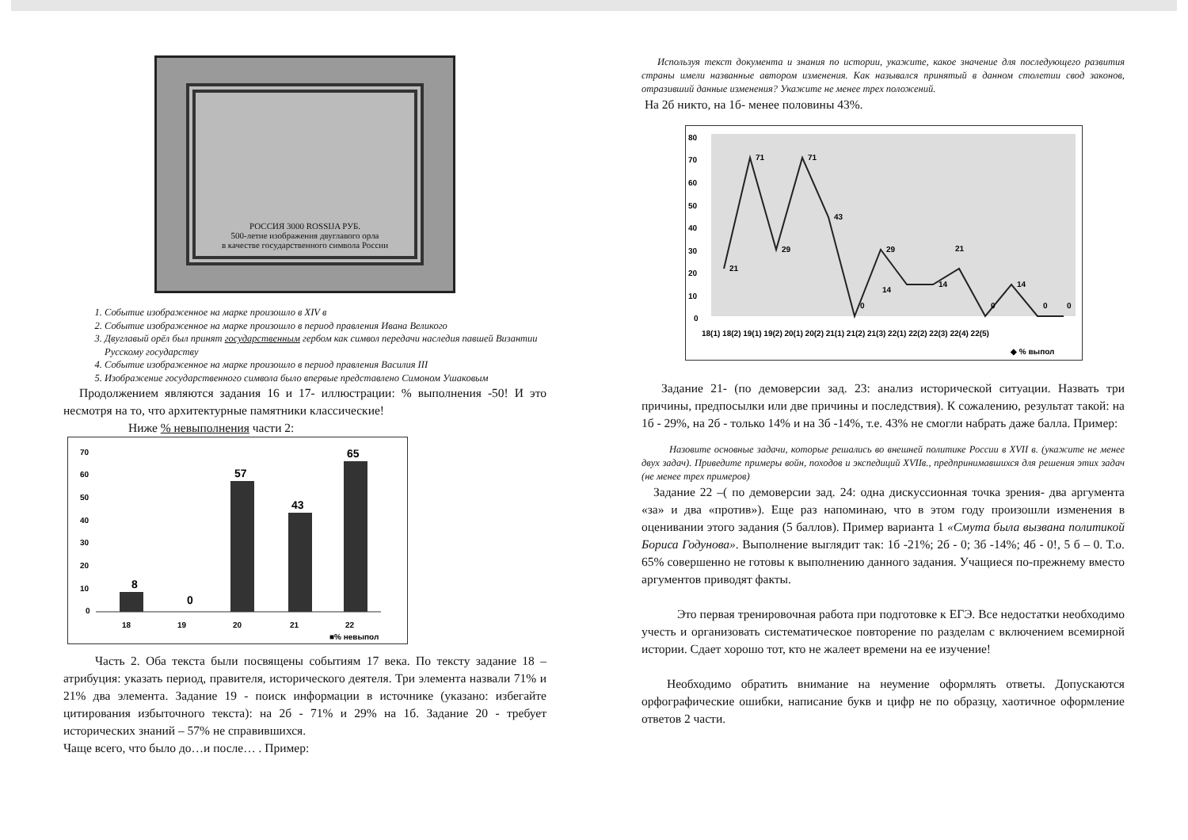РОССИЯ 3000 ROSSIJA РУБ.
500-летие изображения двуглавого орла
в качестве государственного символа России
1. Событие изображенное на марке произошло в XIV в
2. Событие изображенное на марке произошло в период правления Ивана Великого
3. Двуглавый орёл был принят государственным гербом как символ передачи наследия павшей Византии Русскому государству
4. Событие изображенное на марке произошло в период правления Василия III
5. Изображение государственного символа было впервые представлено Симоном Ушаковым
Продолжением являются задания 16 и 17- иллюстрации: % выполнения -50! И это несмотря на то, что архитектурные памятники классические!
Ниже % невыполнения части 2:
70
60
50
40
30
20
10
0
8
0
57
43
65
18
19
20
21
22
■% невыпол
Часть 2. Оба текста были посвящены событиям 17 века. По тексту задание 18 – атрибуция: указать период, правителя, исторического деятеля. Три элемента назвали 71% и 21% два элемента. Задание 19 - поиск информации в источнике (указано: избегайте цитирования избыточного текста): на 2б - 71% и 29% на 1б. Задание 20 - требует исторических знаний – 57% не справившихся.
Чаще всего, что было до…и после… . Пример:
Используя текст документа и знания по истории, укажите, какое значение для последующего развития страны имели названные автором изменения. Как назывался принятый в данном столетии свод законов, отразивший данные изменения? Укажите не менее трех положений.
На 2б никто, на 1б- менее половины 43%.
80
70
60
50
40
30
20
10
0
21
71
29
71
43
0
29
14
14
21
0
14
0
0
18(1) 18(2) 19(1) 19(2) 20(1) 20(2) 21(1) 21(2) 21(3) 22(1) 22(2) 22(3) 22(4) 22(5)
◆ % выпол
Задание 21- (по демоверсии зад. 23: анализ исторической ситуации. Назвать три причины, предпосылки или две причины и последствия). К сожалению, результат такой: на 1б - 29%, на 2б - только 14% и на 3б -14%, т.е. 43% не смогли набрать даже балла. Пример:
Назовите основные задачи, которые решались во внешней политике России в XVII в. (укажите не менее двух задач). Приведите примеры войн, походов и экспедиций XVIIв., предпринимавшихся для решения этих задач (не менее трех примеров)
Задание 22 –( по демоверсии зад. 24: одна дискуссионная точка зрения- два аргумента «за» и два «против»). Еще раз напоминаю, что в этом году произошли изменения в оценивании этого задания (5 баллов). Пример варианта 1 «Смута была вызвана политикой Бориса Годунова». Выполнение выглядит так: 1б -21%; 2б - 0; 3б -14%; 4б - 0!, 5 б – 0. Т.о. 65% совершенно не готовы к выполнению данного задания. Учащиеся по-прежнему вместо аргументов приводят факты.
Это первая тренировочная работа при подготовке к ЕГЭ. Все недостатки необходимо учесть и организовать систематическое повторение по разделам с включением всемирной истории. Сдает хорошо тот, кто не жалеет времени на ее изучение!
Необходимо обратить внимание на неумение оформлять ответы. Допускаются орфографические ошибки, написание букв и цифр не по образцу, хаотичное оформление ответов 2 части.